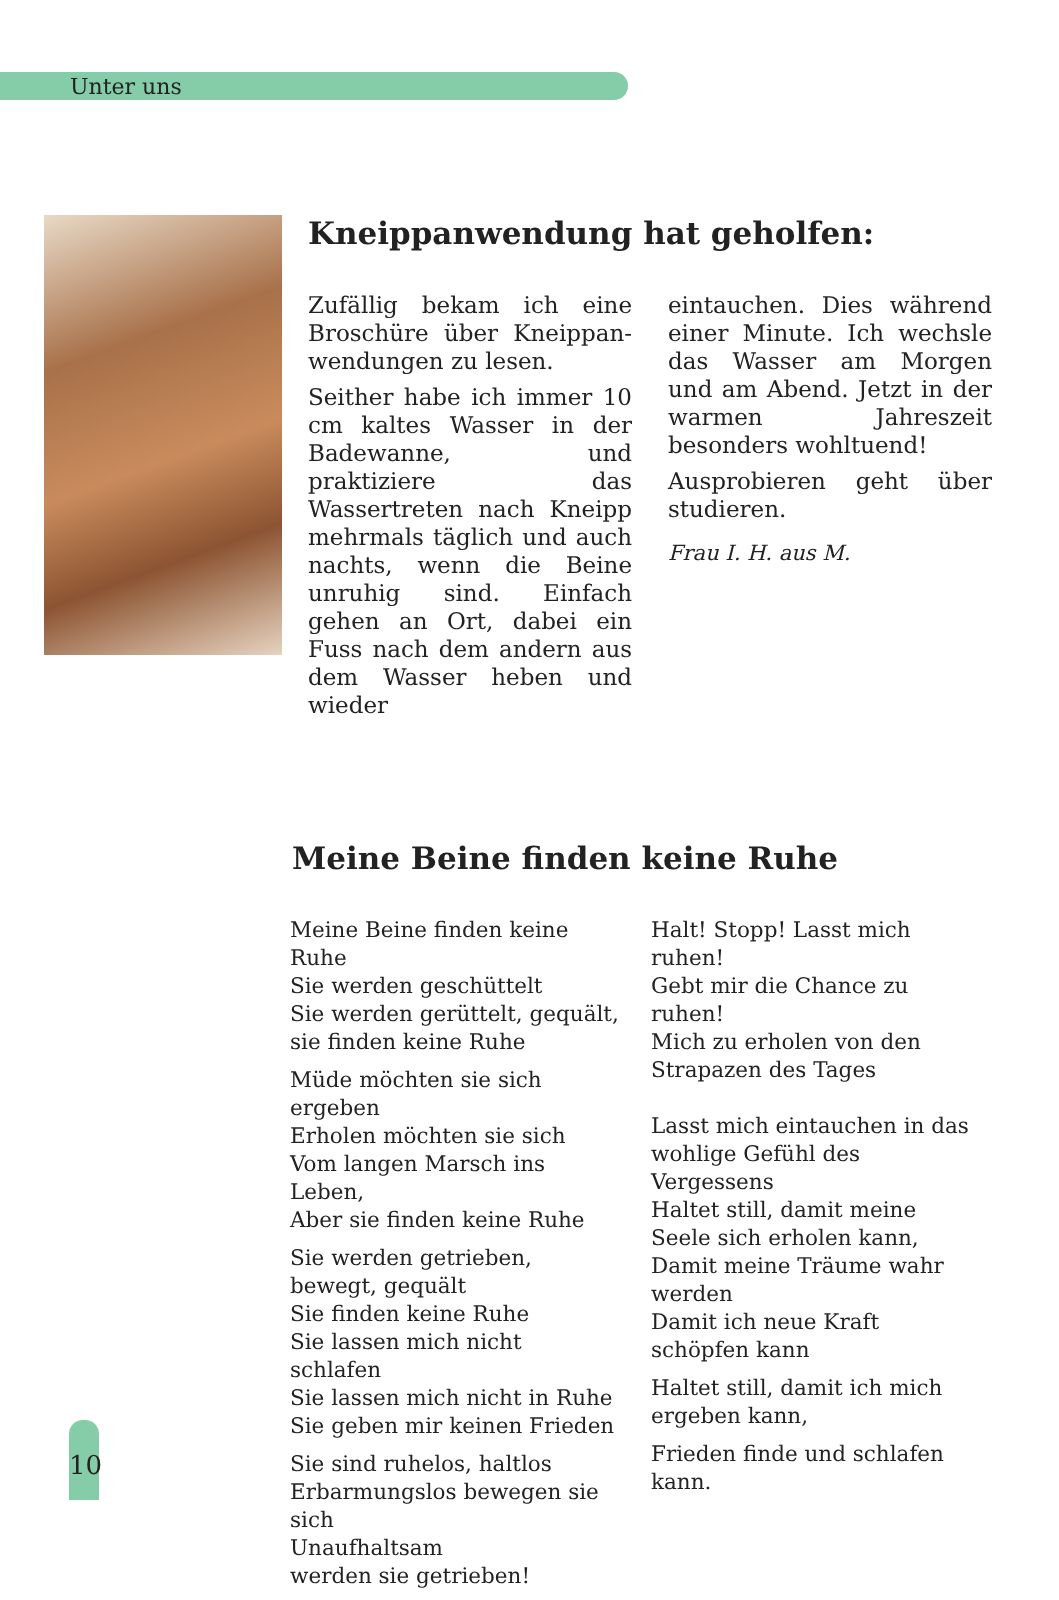Unter uns
Kneippanwendung hat geholfen:
Zufällig bekam ich eine Broschüre über Kneippan­wendungen zu lesen.
Seither habe ich immer 10 cm kaltes Wasser in der Badewanne, und praktiziere das Wassertreten nach Kneipp mehrmals täglich und auch nachts, wenn die Beine unruhig sind. Einfach gehen an Ort, dabei ein Fuss nach dem andern aus dem Wasser heben und wieder
eintauchen. Dies während einer Minute. Ich wechsle das Wasser am Morgen und am Abend. Jetzt in der war­men Jahreszeit besonders wohltuend!
Ausprobieren geht über studieren.
Frau I. H. aus M.
Meine Beine finden keine Ruhe
Meine Beine finden keine Ruhe
Sie werden geschüttelt
Sie werden gerüttelt, gequält,
sie finden keine Ruhe
Müde möchten sie sich ergeben
Erholen möchten sie sich
Vom langen Marsch ins Leben,
Aber sie finden keine Ruhe
Sie werden getrieben, bewegt, gequält
Sie finden keine Ruhe
Sie lassen mich nicht schlafen
Sie lassen mich nicht in Ruhe
Sie geben mir keinen Frieden
Sie sind ruhelos, haltlos
Erbarmungslos bewegen sie sich
Unaufhaltsam
werden sie getrieben!
Halt! Stopp! Lasst mich ruhen!
Gebt mir die Chance zu ruhen!
Mich zu erholen von den
Strapazen des Tages
Lasst mich eintauchen in das wohlige Gefühl des Vergessens
Haltet still, damit meine Seele sich erholen kann,
Damit meine Träume wahr werden
Damit ich neue Kraft schöpfen kann
Haltet still, damit ich mich erge­ben kann,
Frieden finde und schlafen kann.
10